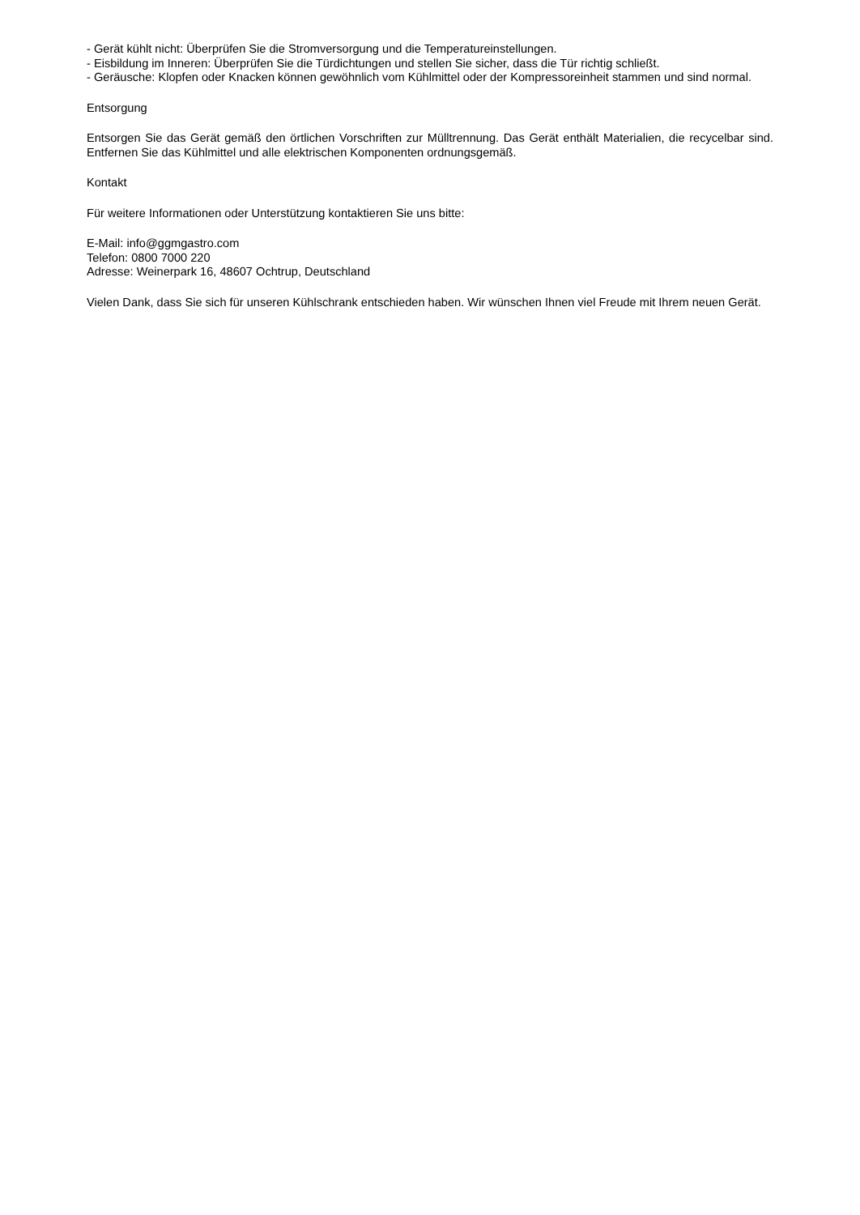- Gerät kühlt nicht: Überprüfen Sie die Stromversorgung und die Temperatureinstellungen.
- Eisbildung im Inneren: Überprüfen Sie die Türdichtungen und stellen Sie sicher, dass die Tür richtig schließt.
- Geräusche: Klopfen oder Knacken können gewöhnlich vom Kühlmittel oder der Kompressoreinheit stammen und sind normal.
Entsorgung
Entsorgen Sie das Gerät gemäß den örtlichen Vorschriften zur Mülltrennung. Das Gerät enthält Materialien, die recycelbar sind. Entfernen Sie das Kühlmittel und alle elektrischen Komponenten ordnungsgemäß.
Kontakt
Für weitere Informationen oder Unterstützung kontaktieren Sie uns bitte:
E-Mail: info@ggmgastro.com
Telefon: 0800 7000 220
Adresse: Weinerpark 16, 48607 Ochtrup, Deutschland
Vielen Dank, dass Sie sich für unseren Kühlschrank entschieden haben. Wir wünschen Ihnen viel Freude mit Ihrem neuen Gerät.